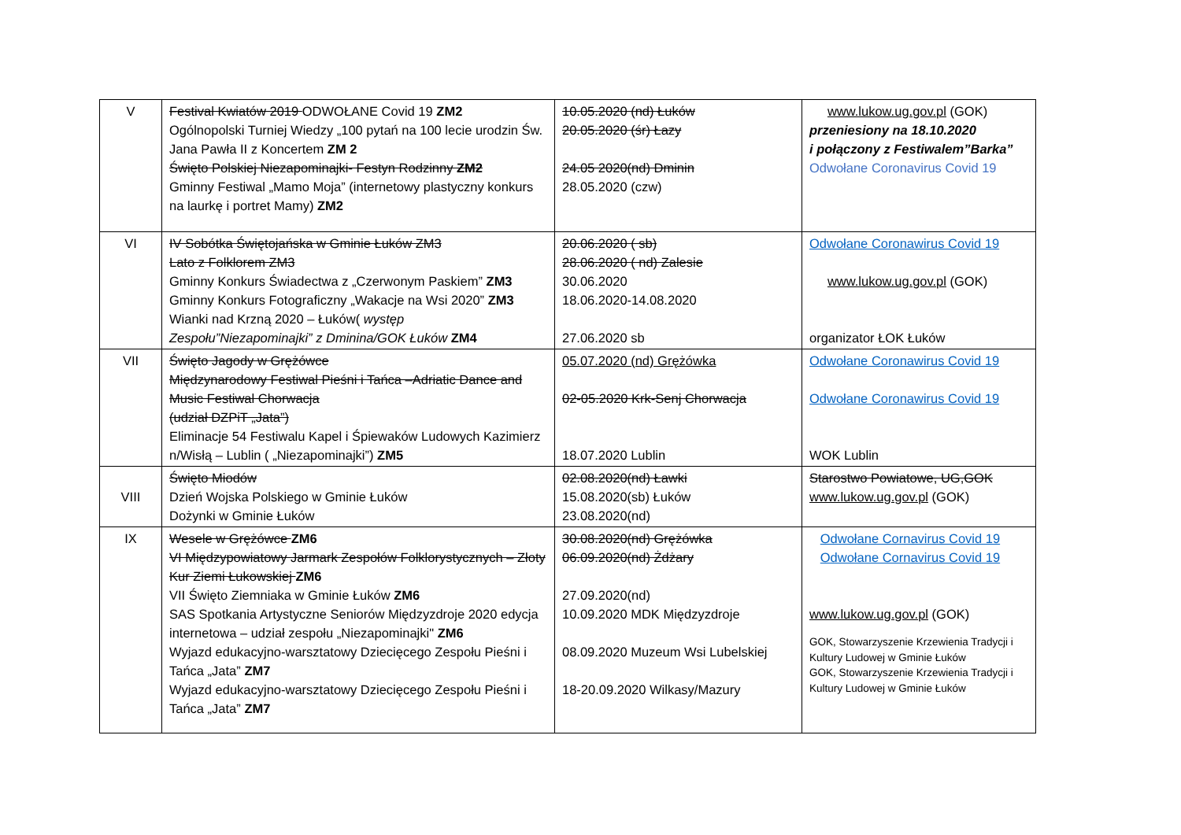| V | Festival Kwiatów 2019 ODWOŁANE Covid 19 ZM2 Ogólnopolski Turniej Wiedzy „100 pytań na 100 lecie urodzin Św. Jana Pawła II z Koncertem ZM 2 Święto Polskiej Niezapominajki- Festyn Rodzinny ZM2 Gminny Festiwal „Mamo Moja” (internetowy plastyczny konkurs na laurkę i portret Mamy) ZM2 | 10.05.2020 (nd) Łuków 20.05.2020 (śr) Łazy 24.05 2020(nd) Dminin 28.05.2020 (czw) | www.lukow.ug.gov.pl (GOK) przeniesiony na 18.10.2020 i połączony z Festiwalem”Barka” Odwołane Coronavirus Covid 19 |
| VI | IV Sobótka Świętojańska w Gminie Łuków ZM3 Lato z Folklorem ZM3 Gminny Konkurs Świadectwa z „Czerwonym Paskiem” ZM3 Gminny Konkurs Fotograficzny „Wakacje na Wsi 2020” ZM3 Wianki nad Krzną 2020 – Łuków( występ Zespołu”Niezapominajki” z Dminina/GOK Łuków ZM4 | 20.06.2020 ( sb) 28.06.2020 ( nd) Zalesie 30.06.2020 18.06.2020-14.08.2020 27.06.2020 sb | Odwołane Coronawirus Covid 19 www.lukow.ug.gov.pl (GOK) organizator ŁOK Łuków |
| VII | Święto Jagody w Grężówce Międzynarodowy Festiwal Pieśni i Tańca –Adriatic Dance and Music Festiwal Chorwacja (udział DZPiT „Jata”) Eliminacje 54 Festiwalu Kapel i Śpiewaków Ludowych Kazimierz n/Wisłą – Lublin ( „Niezapominajki”) ZM5 | 05.07.2020 (nd) Grężówka 02-05.2020 Krk-Senj Chorwacja 18.07.2020 Lublin | Odwołane Coronawirus Covid 19 Odwołane Coronawirus Covid 19 WOK Lublin |
| VIII | Święto Miodów Dzień Wojska Polskiego w Gminie Łuków Dożynki w Gminie Łuków | 02.08.2020(nd) Ławki 15.08.2020(sb) Łuków 23.08.2020(nd) | Starostwo Powiatowe, UG,GOK www.lukow.ug.gov.pl (GOK) |
| IX | Wesele w Grężówce ZM6 VI Międzypowiatowy Jarmark Zespołów Folklorystycznych – Złoty Kur Ziemi Łukowskiej ZM6 VII Święto Ziemniaka w Gminie Łuków ZM6 SAS Spotkania Artystyczne Seniorów Międzyzdroje 2020 edycja internetowa – udział zespołu „Niezapominajki" ZM6 Wyjazd edukacyjno-warsztatowy Dziecięcego Zespołu Pieśni i Tańca „Jata” ZM7 Wyjazd edukacyjno-warsztatowy Dziecięcego Zespołu Pieśni i Tańca „Jata” ZM7 | 30.08.2020(nd) Grężówka 06.09.2020(nd) Żdżary 27.09.2020(nd) 10.09.2020 MDK Międzyzdroje 08.09.2020 Muzeum Wsi Lubelskiej 18-20.09.2020 Wilkasy/Mazury | Odwołane Cornavirus Covid 19 Odwołane Cornavirus Covid 19 www.lukow.ug.gov.pl (GOK) GOK, Stowarzyszenie Krzewienia Tradycji i Kultury Ludowej w Gminie Łuków GOK, Stowarzyszenie Krzewienia Tradycji i Kultury Ludowej w Gminie Łuków |